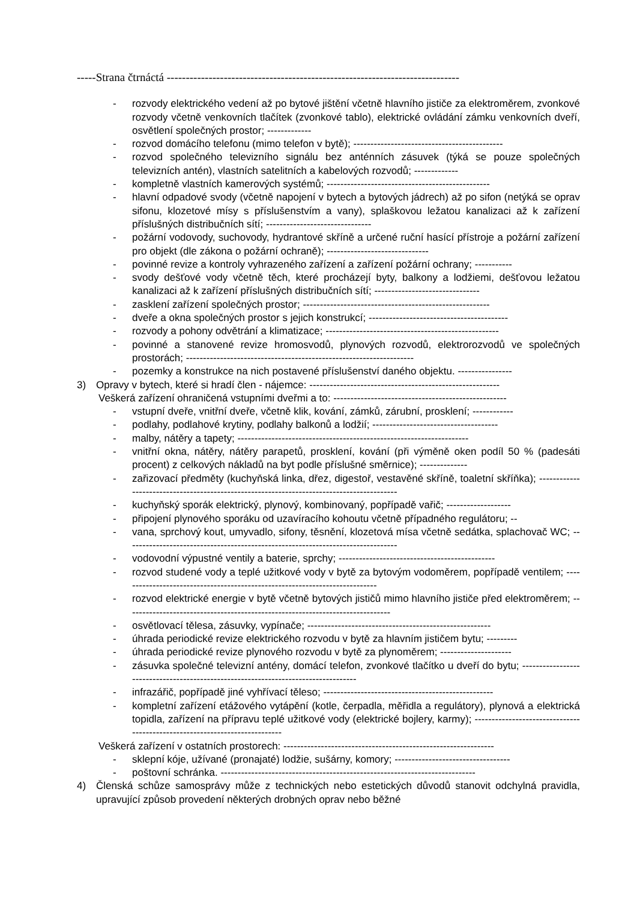-----Strana čtrnáctá -----------------------------------------------------------------------------
- rozvody elektrického vedení až po bytové jištění včetně hlavního jističe za elektroměrem, zvonkové rozvody včetně venkovních tlačítek (zvonkové tablo), elektrické ovládání zámku venkovních dveří, osvětlení společných prostor; -------------
- rozvod domácího telefonu (mimo telefon v bytě); --------------------------------------------
- rozvod společného televizního signálu bez anténních zásuvek (týká se pouze společných televizních antén), vlastních satelitních a kabelových rozvodů; -------------
- kompletně vlastních kamerových systémů; ------------------------------------------------
- hlavní odpadové svody (včetně napojení v bytech a bytových jádrech) až po sifon (netýká se oprav sifonu, klozetové mísy s příslušenstvím a vany), splaškovou ležatou kanalizaci až k zařízení příslušných distribučních sítí; -------------------------------
- požární vodovody, suchovody, hydrantové skříně a určené ruční hasící přístroje a požární zařízení pro objekt (dle zákona o požární ochraně); ------------------------------
- povinné revize a kontroly vyhrazeného zařízení a zařízení požární ochrany; -----------
- svody dešťové vody včetně těch, které procházejí byty, balkony a lodžiemi, dešťovou ležatou kanalizaci až k zařízení příslušných distribučních sítí; -------------------------------
- zasklení zařízení společných prostor; -------------------------------------------------------
- dveře a okna společných prostor s jejich konstrukcí; -----------------------------------------
- rozvody a pohony odvětrání a klimatizace; ---------------------------------------------------
- povinné a stanovené revize hromosvodů, plynových rozvodů, elektrorozvodů ve společných prostorách; -------------------------------------------------------------------
- pozemky a konstrukce na nich postavené příslušenství daného objektu. ----------------
3) Opravy v bytech, které si hradí člen - nájemce: --------------------------------------------------------
Veškerá zařízení ohraničená vstupními dveřmi a to: ---------------------------------------------------
- vstupní dveře, vnitřní dveře, včetně klik, kování, zámků, zárubní, prosklení; ------------
- podlahy, podlahové krytiny, podlahy balkonů a lodžií; -------------------------------------
- malby, nátěry a tapety; --------------------------------------------------------------------
- vnitřní okna, nátěry, nátěry parapetů, prosklení, kování (při výměně oken podíl 50 % (padesáti procent) z celkových nákladů na byt podle příslušné směrnice); --------------
- zařizovací předměty (kuchyňská linka, dřez, digestoř, vestavěné skříně, toaletní skříňka); ------------------------------------------------------------------------------------------
- kuchyňský sporák elektrický, plynový, kombinovaný, popřípadě vařič; -------------------
- připojení plynového sporáku od uzavíracího kohoutu včetně případného regulátoru; --
- vana, sprchový kout, umyvadlo, sifony, těsnění, klozetová mísa včetně sedátka, splachovač WC; --------------------------------------------------------------------------------
- vodovodní výpustné ventily a baterie, sprchy; ----------------------------------------------
- rozvod studené vody a teplé užitkové vody v bytě za bytovým vodoměrem, popřípadě ventilem; ----------------------------------------------------------------------------
- rozvod elektrické energie v bytě včetně bytových jističů mimo hlavního jističe před elektroměrem; ------------------------------------------------------------------------------
- osvětlovací tělesa, zásuvky, vypínače; ------------------------------------------------------
- úhrada periodické revize elektrického rozvodu v bytě za hlavním jističem bytu; ---------
- úhrada periodické revize plynového rozvodu v bytě za plynoměrem; ---------------------
- zásuvka společné televizní antény, domácí telefon, zvonkové tlačítko u dveří do bytu; -----------------------------------------------------------------------------------
- infrazářič, popřípadě jiné vyhřívací těleso; --------------------------------------------------
- kompletní zařízení etážového vytápění (kotle, čerpadla, měřidla a regulátory), plynová a elektrická topidla, zařízení na přípravu teplé užitkové vody (elektrické bojlery, karmy); ---------------------------------------------------------------------------
Veškerá zařízení v ostatních prostorech: --------------------------------------------------------------
- sklepní kóje, užívané (pronajaté) lodžie, sušárny, komory; ----------------------------------
- poštovní schránka. ---------------------------------------------------------------------------
4) Členská schůze samosprávy může z technických nebo estetických důvodů stanovit odchylná pravidla, upravující způsob provedení některých drobných oprav nebo běžné